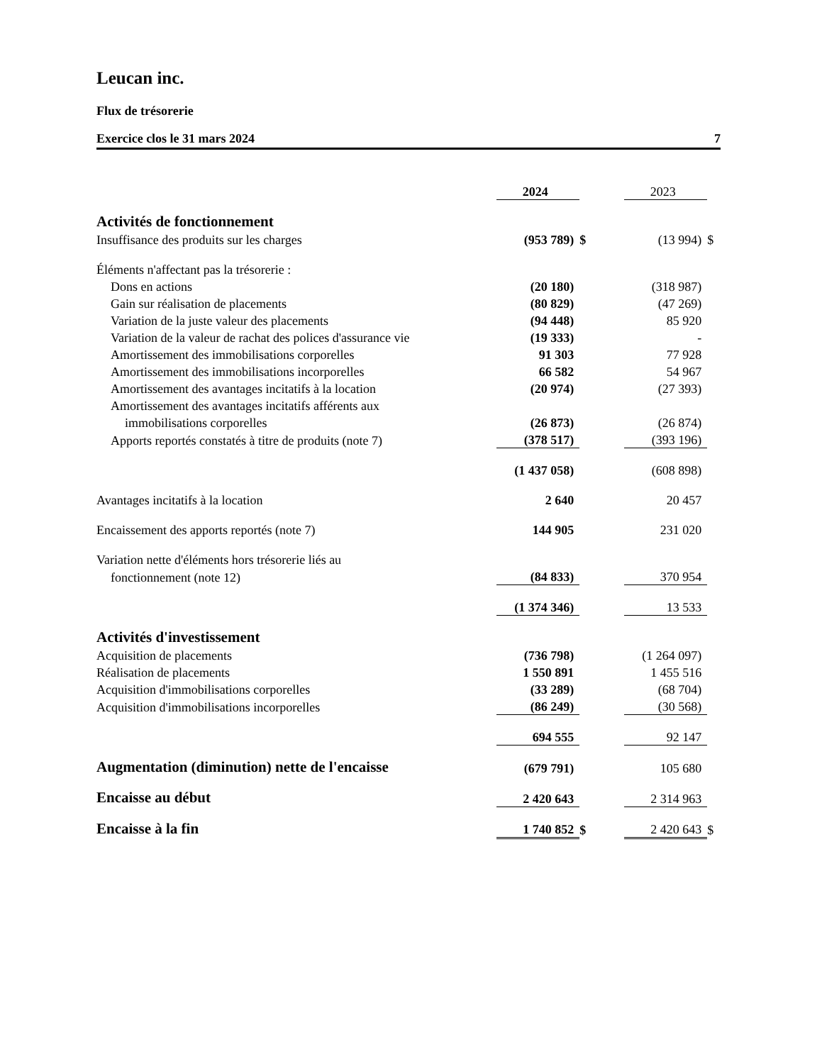Leucan inc.
Flux de trésorerie
Exercice clos le 31 mars 2024 7
| | 2024 | | | 2023 | |
| Activités de fonctionnement | | | | | |
| Insuffisance des produits sur les charges | (953 789) | $ | | (13 994) | $ |
| Éléments n'affectant pas la trésorerie : | | | | | |
| Dons en actions | (20 180) | | | (318 987) | |
| Gain sur réalisation de placements | (80 829) | | | (47 269) | |
| Variation de la juste valeur des placements | (94 448) | | | 85 920 | |
| Variation de la valeur de rachat des polices d'assurance vie | (19 333) | | | - | |
| Amortissement des immobilisations corporelles | 91 303 | | | 77 928 | |
| Amortissement des immobilisations incorporelles | 66 582 | | | 54 967 | |
| Amortissement des avantages incitatifs à la location | (20 974) | | | (27 393) | |
| Amortissement des avantages incitatifs afférents aux | | | | | |
| immobilisations corporelles | (26 873) | | | (26 874) | |
| Apports reportés constatés à titre de produits (note 7) | (378 517) | | | (393 196) | |
| | (1 437 058) | | | (608 898) | |
| Avantages incitatifs à la location | 2 640 | | | 20 457 | |
| Encaissement des apports reportés (note 7) | 144 905 | | | 231 020 | |
| Variation nette d'éléments hors trésorerie liés au | | | | | |
| fonctionnement (note 12) | (84 833) | | | 370 954 | |
| | (1 374 346) | | | 13 533 | |
| Activités d'investissement | | | | | |
| Acquisition de placements | (736 798) | | | (1 264 097) | |
| Réalisation de placements | 1 550 891 | | | 1 455 516 | |
| Acquisition d'immobilisations corporelles | (33 289) | | | (68 704) | |
| Acquisition d'immobilisations incorporelles | (86 249) | | | (30 568) | |
| | 694 555 | | | 92 147 | |
| Augmentation (diminution) nette de l'encaisse | (679 791) | | | 105 680 | |
| Encaisse au début | 2 420 643 | | | 2 314 963 | |
| Encaisse à la fin | 1 740 852 | $ | | 2 420 643 | $ |